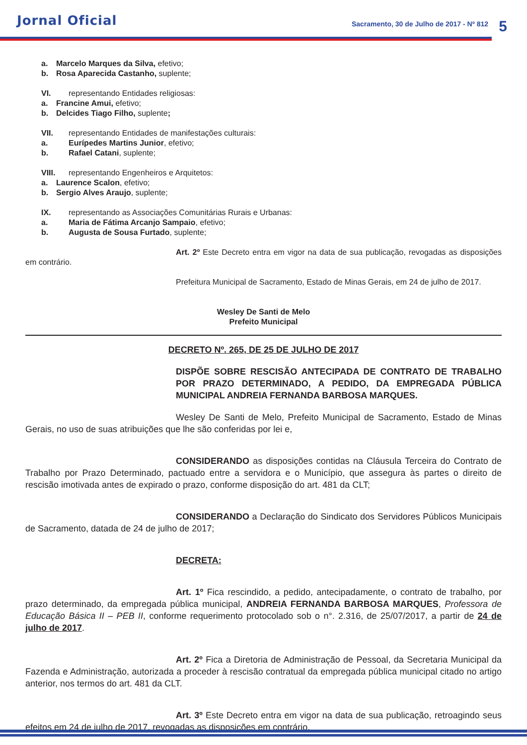Jornal Oficial
Sacramento, 30 de Julho de 2017 - Nº 812
5
a. Marcelo Marques da Silva, efetivo;
b. Rosa Aparecida Castanho, suplente;
VI. representando Entidades religiosas:
a. Francine Amui, efetivo;
b. Delcides Tiago Filho, suplente;
VII. representando Entidades de manifestações culturais:
a. Eurípedes Martins Junior, efetivo;
b. Rafael Catani, suplente;
VIII. representando Engenheiros e Arquitetos:
a. Laurence Scalon, efetivo;
b. Sergio Alves Araujo, suplente;
IX. representando as Associações Comunitárias Rurais e Urbanas:
a. Maria de Fátima Arcanjo Sampaio, efetivo;
b. Augusta de Sousa Furtado, suplente;
Art. 2º Este Decreto entra em vigor na data de sua publicação, revogadas as disposições em contrário.
Prefeitura Municipal de Sacramento, Estado de Minas Gerais, em 24 de julho de 2017.
Wesley De Santi de Melo
Prefeito Municipal
DECRETO Nº. 265, DE 25 DE JULHO DE 2017
DISPÕE SOBRE RESCISÃO ANTECIPADA DE CONTRATO DE TRABALHO POR PRAZO DETERMINADO, A PEDIDO, DA EMPREGADA PÚBLICA MUNICIPAL ANDREIA FERNANDA BARBOSA MARQUES.
Wesley De Santi de Melo, Prefeito Municipal de Sacramento, Estado de Minas Gerais, no uso de suas atribuições que lhe são conferidas por lei e,
CONSIDERANDO as disposições contidas na Cláusula Terceira do Contrato de Trabalho por Prazo Determinado, pactuado entre a servidora e o Município, que assegura às partes o direito de rescisão imotivada antes de expirado o prazo, conforme disposição do art. 481 da CLT;
CONSIDERANDO a Declaração do Sindicato dos Servidores Públicos Municipais de Sacramento, datada de 24 de julho de 2017;
DECRETA:
Art. 1º Fica rescindido, a pedido, antecipadamente, o contrato de trabalho, por prazo determinado, da empregada pública municipal, ANDREIA FERNANDA BARBOSA MARQUES, Professora de Educação Básica II – PEB II, conforme requerimento protocolado sob o n°. 2.316, de 25/07/2017, a partir de 24 de julho de 2017.
Art. 2º Fica a Diretoria de Administração de Pessoal, da Secretaria Municipal da Fazenda e Administração, autorizada a proceder à rescisão contratual da empregada pública municipal citado no artigo anterior, nos termos do art. 481 da CLT.
Art. 3º Este Decreto entra em vigor na data de sua publicação, retroagindo seus efeitos em 24 de julho de 2017, revogadas as disposições em contrário.